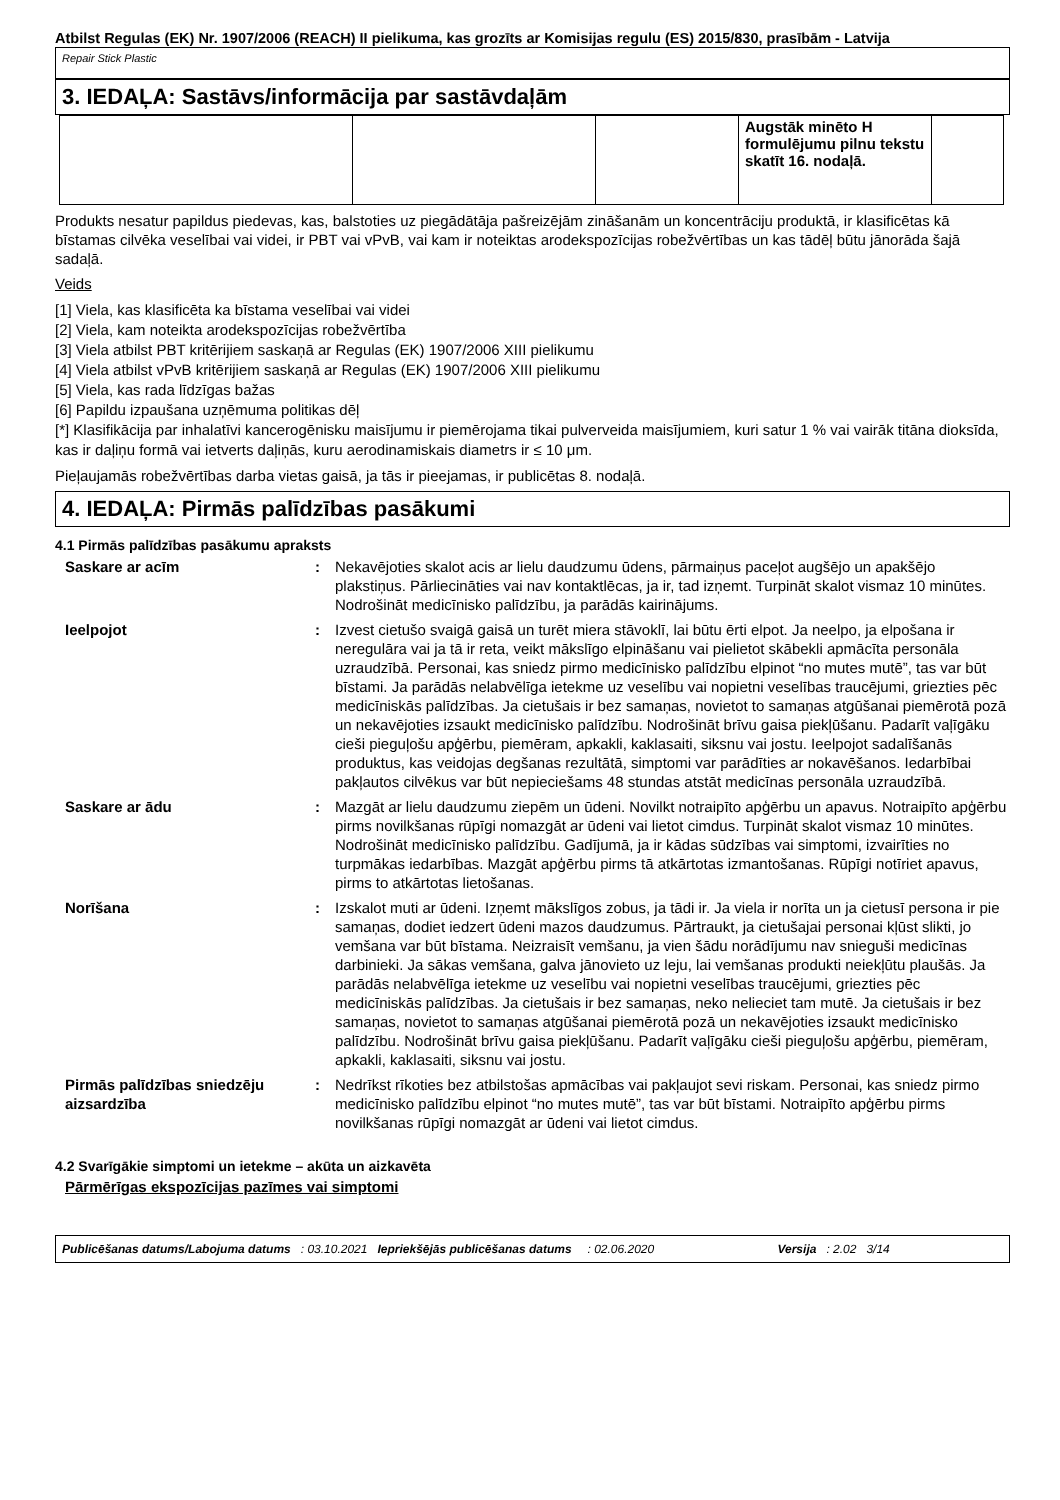Atbilst Regulas (EK) Nr. 1907/2006 (REACH) II pielikuma, kas grozīts ar Komisijas regulu (ES) 2015/830, prasībām - Latvija
Repair Stick Plastic
3. IEDAĻA: Sastāvs/informācija par sastāvdaļām
| | | | Augstāk minēto H formulējumu pilnu tekstu skatīt 16. nodaļā. | |
Produkts nesatur papildus piedevas, kas, balstoties uz piegādātāja pašreizējām zināšanām un koncentrāciju produktā, ir klasificētas kā bīstamas cilvēka veselībai vai videi, ir PBT vai vPvB, vai kam ir noteiktas arodekspozīcijas robežvērtības un kas tādēļ būtu jānorāda šajā sadaļā.
Veids
[1] Viela, kas klasificēta ka bīstama veselībai vai videi
[2] Viela, kam noteikta arodekspozīcijas robežvērtība
[3] Viela atbilst PBT kritērijiem saskaņā ar Regulas (EK) 1907/2006 XIII pielikumu
[4] Viela atbilst vPvB kritērijiem saskaņā ar Regulas (EK) 1907/2006 XIII pielikumu
[5] Viela, kas rada līdzīgas bažas
[6] Papildu izpaušana uzņēmuma politikas dēļ
[*] Klasifikācija par inhalatīvi kancerogēnisku maisījumu ir piemērojama tikai pulverveida maisījumiem, kuri satur 1 % vai vairāk titāna dioksīda, kas ir daļiņu formā vai ietverts daļiņās, kuru aerodinamiskais diametrs ir ≤ 10 μm.
Pieļaujamās robežvērtības darba vietas gaisā, ja tās ir pieejamas, ir publicētas 8. nodaļā.
4. IEDAĻA: Pirmās palīdzības pasākumi
4.1 Pirmās palīdzības pasākumu apraksts
| Saskare ar acīm | : | Nekavējoties skalot acis ar lielu daudzumu ūdens, pārmaiņus paceļot augšējo un apakšējo plakstiņus. Pārliecināties vai nav kontaktlēcas, ja ir, tad izņemt. Turpināt skalot vismaz 10 minūtes. Nodrošināt medicīnisko palīdzību, ja parādās kairinājums. |
| Ieelpojot | : | Izvest cietušo svaigā gaisā un turēt miera stāvoklī, lai būtu ērti elpot. Ja neelpo, ja elpošana ir neregulāra vai ja tā ir reta, veikt mākslīgo elpināšanu vai pielietot skābekli apmācīta personāla uzraudzībā. Personai, kas sniedz pirmo medicīnisko palīdzību elpinot “no mutes mutē”, tas var būt bīstami. Ja parādās nelabvēlīga ietekme uz veselību vai nopietni veselības traucējumi, griezties pēc medicīniskās palīdzības. Ja cietušais ir bez samaņas, novietot to samaņas atgūšanai piemērotā pozā un nekavējoties izsaukt medicīnisko palīdzību. Nodrošināt brīvu gaisa piekļūšanu. Padarīt vaļīgāku cieši pieguļošu apģērbu, piemēram, apkakli, kaklasaiti, siksnu vai jostu. Ieelpojot sadalīšanās produktus, kas veidojas degšanas rezultātā, simptomi var parādīties ar nokavēšanos. Iedarbībai pakļautos cilvēkus var būt nepieciešams 48 stundas atstāt medicīnas personāla uzraudzībā. |
| Saskare ar ādu | : | Mazgāt ar lielu daudzumu ziepēm un ūdeni. Novilkt notraipīto apģērbu un apavus. Notraipīto apģērbu pirms novilkšanas rūpīgi nomazgāt ar ūdeni vai lietot cimdus. Turpināt skalot vismaz 10 minūtes. Nodrošināt medicīnisko palīdzību. Gadījumā, ja ir kādas sūdzības vai simptomi, izvairīties no turpmākas iedarbības. Mazgāt apģērbu pirms tā atkārtotas izmantošanas. Rūpīgi notīriet apavus, pirms to atkārtotas lietošanas. |
| Norīšana | : | Izskalot muti ar ūdeni. Izņemt mākslīgos zobus, ja tādi ir. Ja viela ir norīta un ja cietusī persona ir pie samaņas, dodiet iedzert ūdeni mazos daudzumus. Pārtraukt, ja cietušajai personai kļūst slikti, jo vemšana var būt bīstama. Neizraisīt vemšanu, ja vien šādu norādījumu nav snieguši medicīnas darbinieki. Ja sākas vemšana, galva jānovieto uz leju, lai vemšanas produkti neiekļūtu plaušās. Ja parādās nelabvēlīga ietekme uz veselību vai nopietni veselības traucējumi, griezties pēc medicīniskās palīdzības. Ja cietušais ir bez samaņas, neko nelieciet tam mutē. Ja cietušais ir bez samaņas, novietot to samaņas atgūšanai piemērotā pozā un nekavējoties izsaukt medicīnisko palīdzību. Nodrošināt brīvu gaisa piekļūšanu. Padarīt vaļīgāku cieši pieguļošu apģērbu, piemēram, apkakli, kaklasaiti, siksnu vai jostu. |
| Pirmās palīdzības sniedzēju aizsardzība | : | Nedrīkst rīkoties bez atbilstošas apmācības vai pakļaujot sevi riskam. Personai, kas sniedz pirmo medicīnisko palīdzību elpinot “no mutes mutē”, tas var būt bīstami. Notraipīto apģērbu pirms novilkšanas rūpīgi nomazgāt ar ūdeni vai lietot cimdus. |
4.2 Svarīgākie simptomi un ietekme – akūta un aizkavēta
Pārmērīgas ekspozīcijas pazīmes vai simptomi
Publicēšanas datums/Labojuma datums : 03.10.2021 Iepriekšējās publicēšanas datums : 02.06.2020 Versija : 2.02 3/14